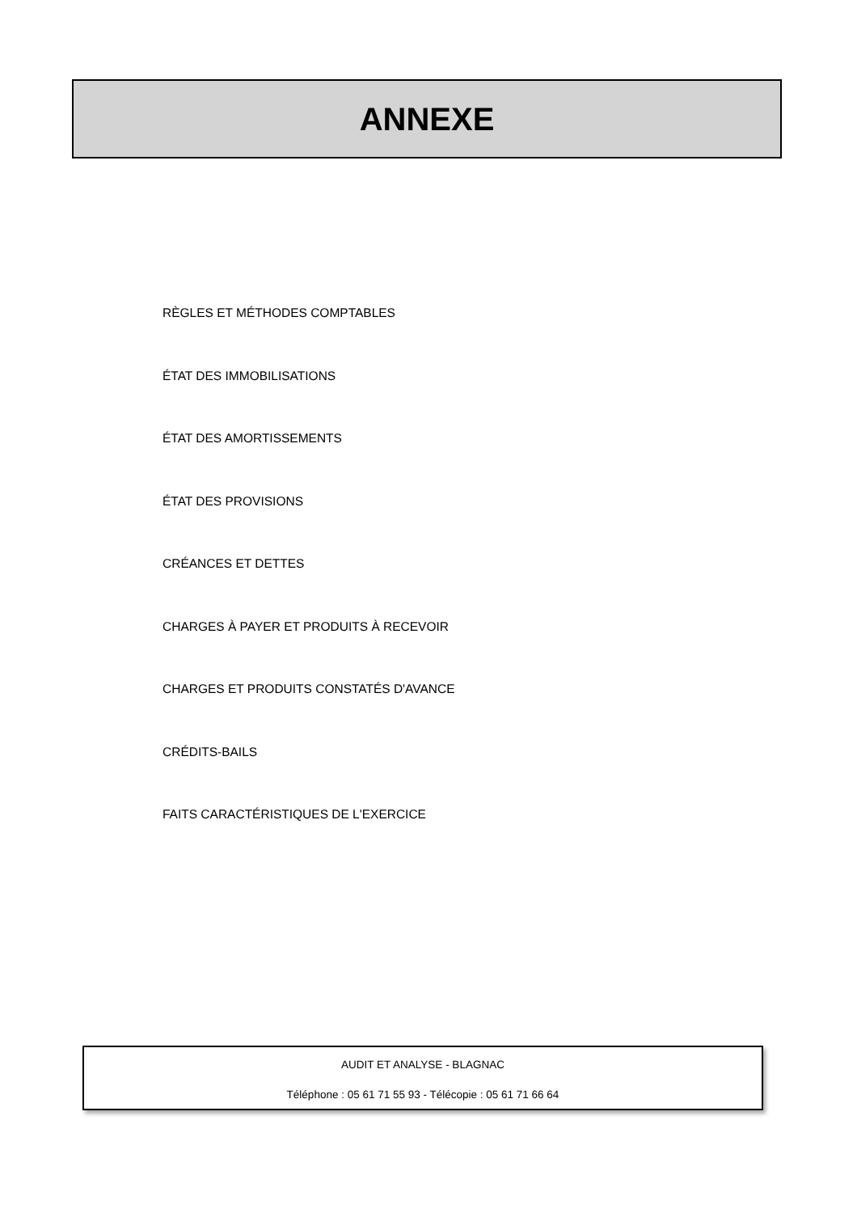ANNEXE
RÈGLES ET MÉTHODES COMPTABLES
ÉTAT DES IMMOBILISATIONS
ÉTAT DES AMORTISSEMENTS
ÉTAT DES PROVISIONS
CRÉANCES ET DETTES
CHARGES À PAYER ET PRODUITS À RECEVOIR
CHARGES ET PRODUITS CONSTATÉS D'AVANCE
CRÉDITS-BAILS
FAITS CARACTÉRISTIQUES DE L'EXERCICE
AUDIT ET ANALYSE - BLAGNAC
Téléphone : 05 61 71 55 93 - Télécopie : 05 61 71 66 64